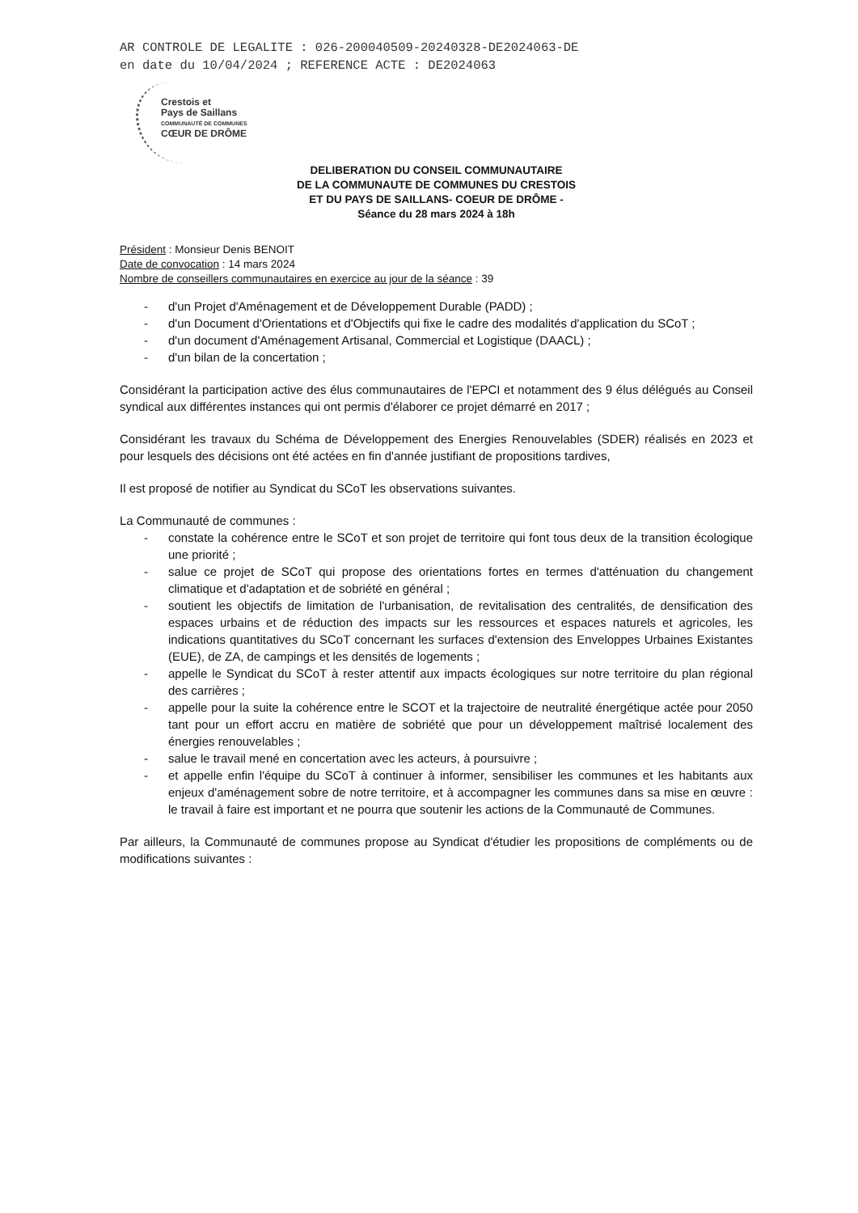AR CONTROLE DE LEGALITE : 026-200040509-20240328-DE2024063-DE
en date du 10/04/2024 ; REFERENCE ACTE : DE2024063
Crestois et
Pays de Saillans
COMMUNAUTÉ DE COMMUNES
CŒUR DE DRÔME
DELIBERATION DU CONSEIL COMMUNAUTAIRE
DE LA COMMUNAUTE DE COMMUNES DU CRESTOIS
ET DU PAYS DE SAILLANS- COEUR DE DRÔME -
Séance du 28 mars 2024 à 18h
Président : Monsieur Denis BENOIT
Date de convocation : 14 mars 2024
Nombre de conseillers communautaires en exercice au jour de la séance : 39
- d'un Projet d'Aménagement et de Développement Durable (PADD) ;
- d'un Document d'Orientations et d'Objectifs qui fixe le cadre des modalités d'application du SCoT ;
- d'un document d'Aménagement Artisanal, Commercial et Logistique (DAACL) ;
- d'un bilan de la concertation ;
Considérant la participation active des élus communautaires de l'EPCI et notamment des 9 élus délégués au Conseil syndical aux différentes instances qui ont permis d'élaborer ce projet démarré en 2017 ;
Considérant les travaux du Schéma de Développement des Energies Renouvelables (SDER) réalisés en 2023 et pour lesquels des décisions ont été actées en fin d'année justifiant de propositions tardives,
Il est proposé de notifier au Syndicat du SCoT les observations suivantes.
La Communauté de communes :
- constate la cohérence entre le SCoT et son projet de territoire qui font tous deux de la transition écologique une priorité ;
- salue ce projet de SCoT qui propose des orientations fortes en termes d'atténuation du changement climatique et d'adaptation et de sobriété en général ;
- soutient les objectifs de limitation de l'urbanisation, de revitalisation des centralités, de densification des espaces urbains et de réduction des impacts sur les ressources et espaces naturels et agricoles, les indications quantitatives du SCoT concernant les surfaces d'extension des Enveloppes Urbaines Existantes (EUE), de ZA, de campings et les densités de logements ;
- appelle le Syndicat du SCoT à rester attentif aux impacts écologiques sur notre territoire du plan régional des carrières ;
- appelle pour la suite la cohérence entre le SCOT et la trajectoire de neutralité énergétique actée pour 2050 tant pour un effort accru en matière de sobriété que pour un développement maîtrisé localement des énergies renouvelables ;
- salue le travail mené en concertation avec les acteurs, à poursuivre ;
- et appelle enfin l'équipe du SCoT à continuer à informer, sensibiliser les communes et les habitants aux enjeux d'aménagement sobre de notre territoire, et à accompagner les communes dans sa mise en œuvre : le travail à faire est important et ne pourra que soutenir les actions de la Communauté de Communes.
Par ailleurs, la Communauté de communes propose au Syndicat d'étudier les propositions de compléments ou de modifications suivantes :